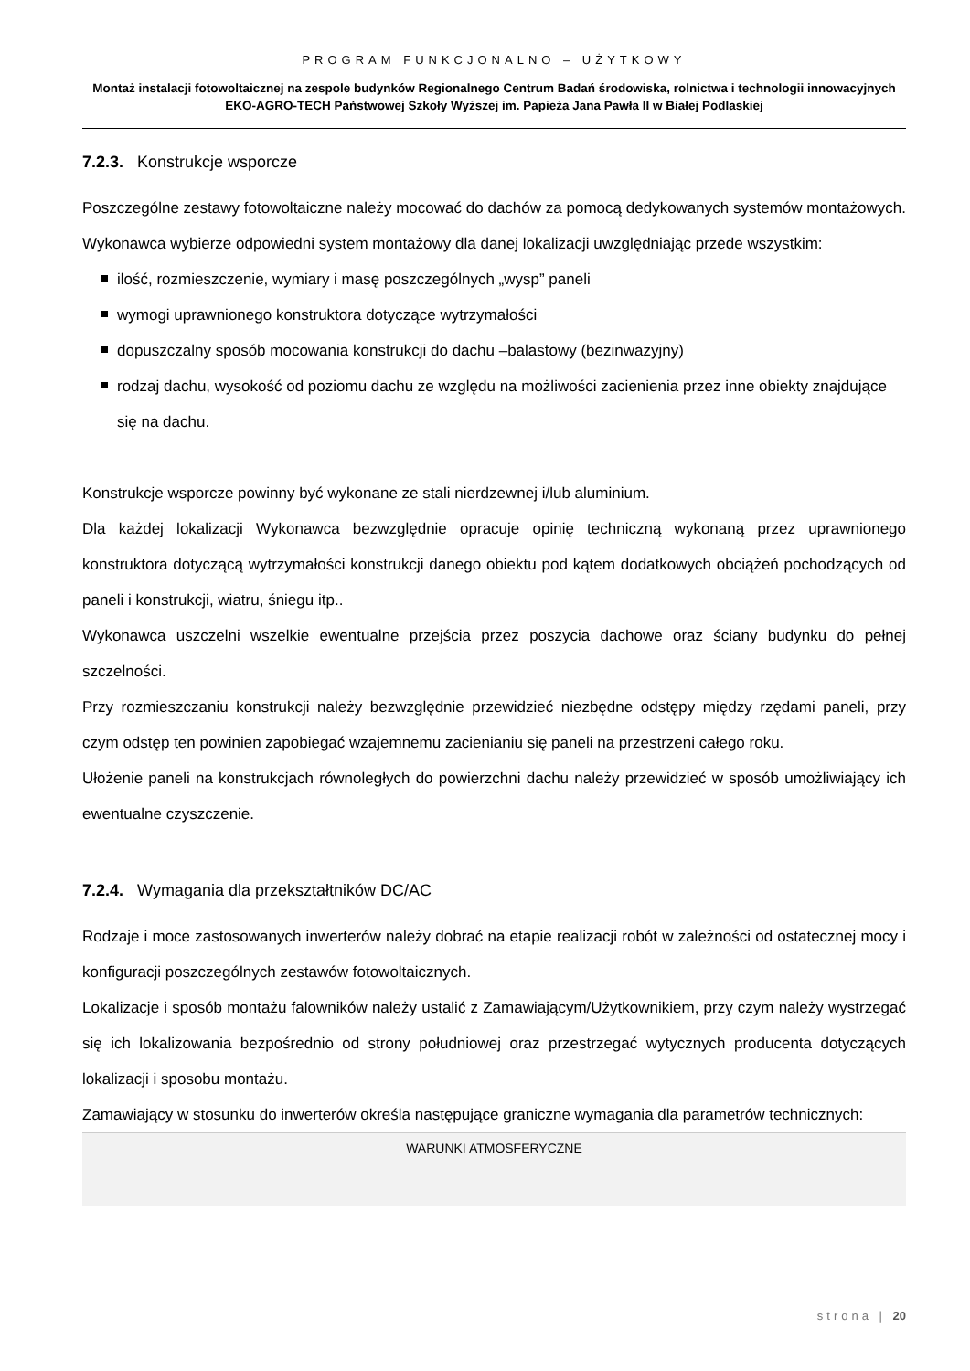PROGRAM FUNKCJONALNO – UŻYTKOWY
Montaż instalacji fotowoltaicznej na zespole budynków Regionalnego Centrum Badań środowiska, rolnictwa i technologii innowacyjnych EKO-AGRO-TECH Państwowej Szkoły Wyższej im. Papieża Jana Pawła II w Białej Podlaskiej
7.2.3. Konstrukcje wsporcze
Poszczególne zestawy fotowoltaiczne należy mocować do dachów za pomocą dedykowanych systemów montażowych. Wykonawca wybierze odpowiedni system montażowy dla danej lokalizacji uwzględniając przede wszystkim:
ilość, rozmieszczenie, wymiary i masę poszczególnych „wysp” paneli
wymogi uprawnionego konstruktora dotyczące wytrzymałości
dopuszczalny sposób mocowania konstrukcji do dachu –balastowy (bezinwazyjny)
rodzaj dachu, wysokość od poziomu dachu ze względu na możliwości zacienienia przez inne obiekty znajdujące się na dachu.
Konstrukcje wsporcze powinny być wykonane ze stali nierdzewnej i/lub aluminium.
Dla każdej lokalizacji Wykonawca bezwzględnie opracuje opinię techniczną wykonaną przez uprawnionego konstruktora dotyczącą wytrzymałości konstrukcji danego obiektu pod kątem dodatkowych obciążeń pochodzących od paneli i konstrukcji, wiatru, śniegu itp..
Wykonawca uszczelni wszelkie ewentualne przejścia przez poszycia dachowe oraz ściany budynku do pełnej szczelności.
Przy rozmieszczaniu konstrukcji należy bezwzględnie przewidzieć niezbędne odstępy między rzędami paneli, przy czym odstęp ten powinien zapobiegać wzajemnemu zacienianiu się paneli na przestrzeni całego roku.
Ułożenie paneli na konstrukcjach równoległych do powierzchni dachu należy przewidzieć w sposób umożliwiający ich ewentualne czyszczenie.
7.2.4. Wymagania dla przekształtników DC/AC
Rodzaje i moce zastosowanych inwerterów należy dobrać na etapie realizacji robót w zależności od ostatecznej mocy i konfiguracji poszczególnych zestawów fotowoltaicznych.
Lokalizacje i sposób montażu falowników należy ustalić z Zamawiającym/Użytkownikiem, przy czym należy wystrzegać się ich lokalizowania bezpośrednio od strony południowej oraz przestrzegać wytycznych producenta dotyczących lokalizacji i sposobu montażu.
Zamawiający w stosunku do inwerterów określa następujące graniczne wymagania dla parametrów technicznych:
| WARUNKI ATMOSFERYCZNE |
| --- |
strona | 20